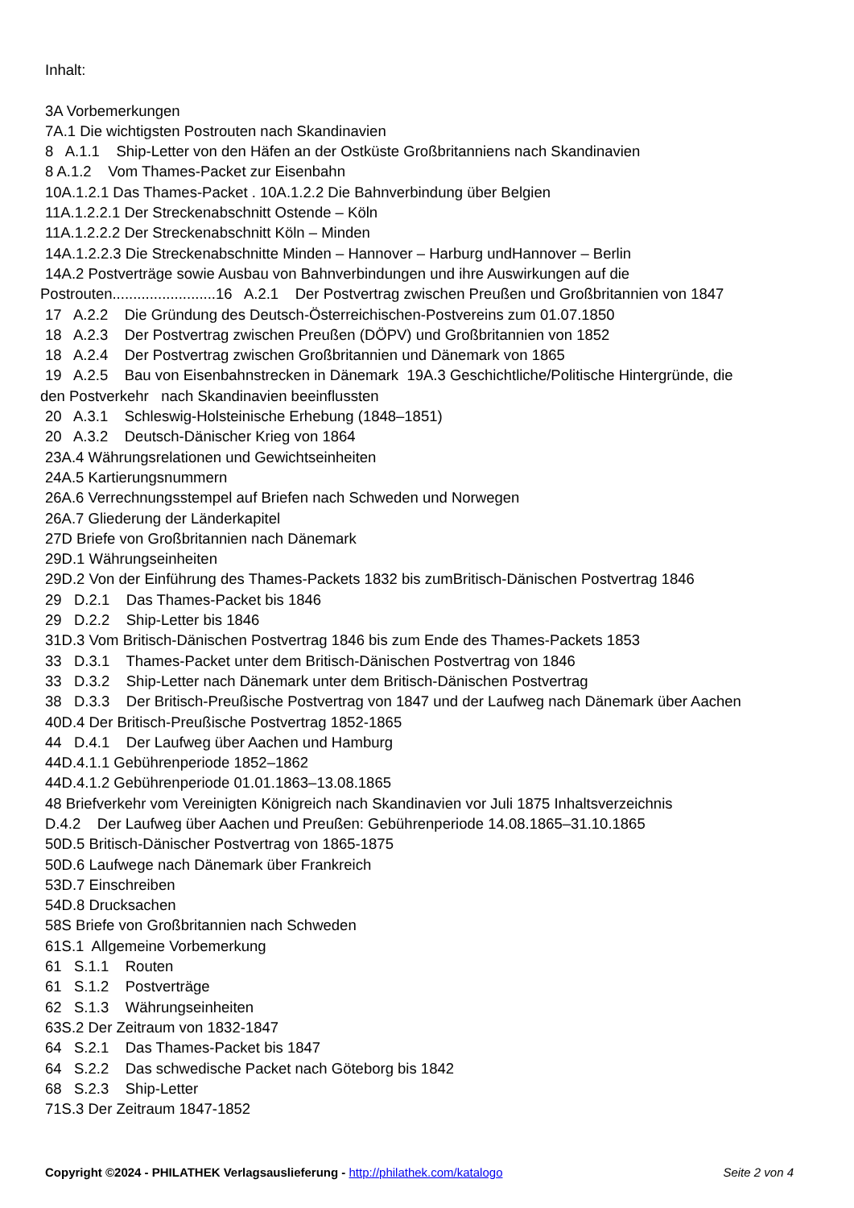Inhalt:
3A Vorbemerkungen
7A.1 Die wichtigsten Postrouten nach Skandinavien
8 A.1.1 Ship-Letter von den Häfen an der Ostküste Großbritanniens nach Skandinavien
8 A.1.2 Vom Thames-Packet zur Eisenbahn
10A.1.2.1 Das Thames-Packet . 10A.1.2.2 Die Bahnverbindung über Belgien
11A.1.2.2.1 Der Streckenabschnitt Ostende – Köln
11A.1.2.2.2 Der Streckenabschnitt Köln – Minden
14A.1.2.2.3 Die Streckenabschnitte Minden – Hannover – Harburg undHannover – Berlin
14A.2 Postverträge sowie Ausbau von Bahnverbindungen und ihre Auswirkungen auf die
Postrouten.........................16 A.2.1 Der Postvertrag zwischen Preußen und Großbritannien von 1847
17 A.2.2 Die Gründung des Deutsch-Österreichischen-Postvereins zum 01.07.1850
18 A.2.3 Der Postvertrag zwischen Preußen (DÖPV) und Großbritannien von 1852
18 A.2.4 Der Postvertrag zwischen Großbritannien und Dänemark von 1865
19 A.2.5 Bau von Eisenbahnstrecken in Dänemark 19A.3 Geschichtliche/Politische Hintergründe, die
den Postverkehr nach Skandinavien beeinflussten
20 A.3.1 Schleswig-Holsteinische Erhebung (1848–1851)
20 A.3.2 Deutsch-Dänischer Krieg von 1864
23A.4 Währungsrelationen und Gewichtseinheiten
24A.5 Kartierungsnummern
26A.6 Verrechnungsstempel auf Briefen nach Schweden und Norwegen
26A.7 Gliederung der Länderkapitel
27D Briefe von Großbritannien nach Dänemark
29D.1 Währungseinheiten
29D.2 Von der Einführung des Thames-Packets 1832 bis zumBritisch-Dänischen Postvertrag 1846
29 D.2.1 Das Thames-Packet bis 1846
29 D.2.2 Ship-Letter bis 1846
31D.3 Vom Britisch-Dänischen Postvertrag 1846 bis zum Ende des Thames-Packets 1853
33 D.3.1 Thames-Packet unter dem Britisch-Dänischen Postvertrag von 1846
33 D.3.2 Ship-Letter nach Dänemark unter dem Britisch-Dänischen Postvertrag
38 D.3.3 Der Britisch-Preußische Postvertrag von 1847 und der Laufweg nach Dänemark über Aachen
40D.4 Der Britisch-Preußische Postvertrag 1852-1865
44 D.4.1 Der Laufweg über Aachen und Hamburg
44D.4.1.1 Gebührenperiode 1852–1862
44D.4.1.2 Gebührenperiode 01.01.1863–13.08.1865
48 Briefverkehr vom Vereinigten Königreich nach Skandinavien vor Juli 1875 Inhaltsverzeichnis
D.4.2 Der Laufweg über Aachen und Preußen: Gebührenperiode 14.08.1865–31.10.1865
50D.5 Britisch-Dänischer Postvertrag von 1865-1875
50D.6 Laufwege nach Dänemark über Frankreich
53D.7 Einschreiben
54D.8 Drucksachen
58S Briefe von Großbritannien nach Schweden
61S.1 Allgemeine Vorbemerkung
61 S.1.1 Routen
61 S.1.2 Postverträge
62 S.1.3 Währungseinheiten
63S.2 Der Zeitraum von 1832-1847
64 S.2.1 Das Thames-Packet bis 1847
64 S.2.2 Das schwedische Packet nach Göteborg bis 1842
68 S.2.3 Ship-Letter
71S.3 Der Zeitraum 1847-1852
Copyright ©2024 - PHILATHEK Verlagsauslieferung - http://philathek.com/katalogo Seite 2 von 4